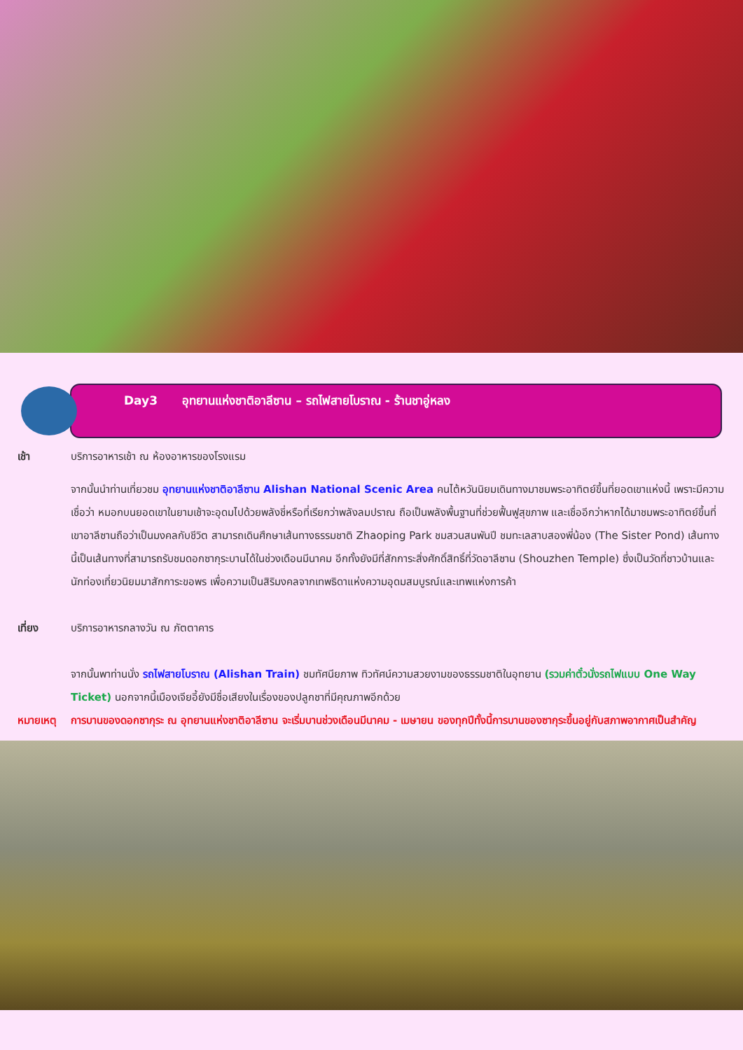Day3 อุทยานแห่งชาติอาลีซาน – รถไฟสายโบราณ - ร้านชาอู่หลง
เช้า บริการอาหารเช้า ณ ห้องอาหารของโรงแรม
จากนั้นนำท่านเที่ยวชม อุทยานแห่งชาติอาลีซาน Alishan National Scenic Area คนไต้หวันนิยมเดินทางมาชมพระอาทิตย์ขึ้นที่ยอดเขาแห่งนี้ เพราะมีความเชื่อว่า หมอกบนยอดเขาในยามเช้าจะอุดมไปด้วยพลังชี่หรือที่เรียกว่าพลังลมปราณ ถือเป็นพลังพื้นฐานที่ช่วยฟื้นฟูสุขภาพ และเชื่ออีกว่าหากได้มาชมพระอาทิตย์ขึ้นที่เขาอาลีซานถือว่าเป็นมงคลกับชีวิต สามารถเดินศึกษาเส้นทางธรรมชาติ Zhaoping Park ชมสวนสนพันปี ชมทะเลสาบสองพี่น้อง (The Sister Pond) เส้นทางนี้เป็นเส้นทางที่สามารถรับชมดอกซากุระบานได้ในช่วงเดือนมีนาคม อีกทั้งยังมีที่สักการะสิ่งศักดิ์สิทธิ์ที่วัดอาลีซาน (Shouzhen Temple) ซึ่งเป็นวัดที่ชาวบ้านและนักท่องเที่ยวนิยมมาสักการะขอพร เพื่อความเป็นสิริมงคลจากเทพธิดาแห่งความอุดมสมบูรณ์และเทพแห่งการค้า
เที่ยง บริการอาหารกลางวัน ณ ภัตตาคาร
จากนั้นพาท่านนั่ง รถไฟสายโบราณ (Alishan Train) ชมทัศนียภาพ ทิวทัศน์ความสวยงามของธรรมชาติในอุทยาน (รวมค่าตั๋วนั่งรถไฟแบบ One Way Ticket) นอกจากนี้เมืองเจียอี้ยังมีชื่อเสียงในเรื่องของปลูกชาที่มีคุณภาพอีกด้วย
หมายเหตุ การบานของดอกซากุระ ณ อุทยานแห่งชาติอาลีซาน จะเริ่มบานช่วงเดือนมีนาคม - เมษายน ของทุกปีทั้งนี้การบานของซากุระขึ้นอยู่กับสภาพอากาศเป็นสำคัญ